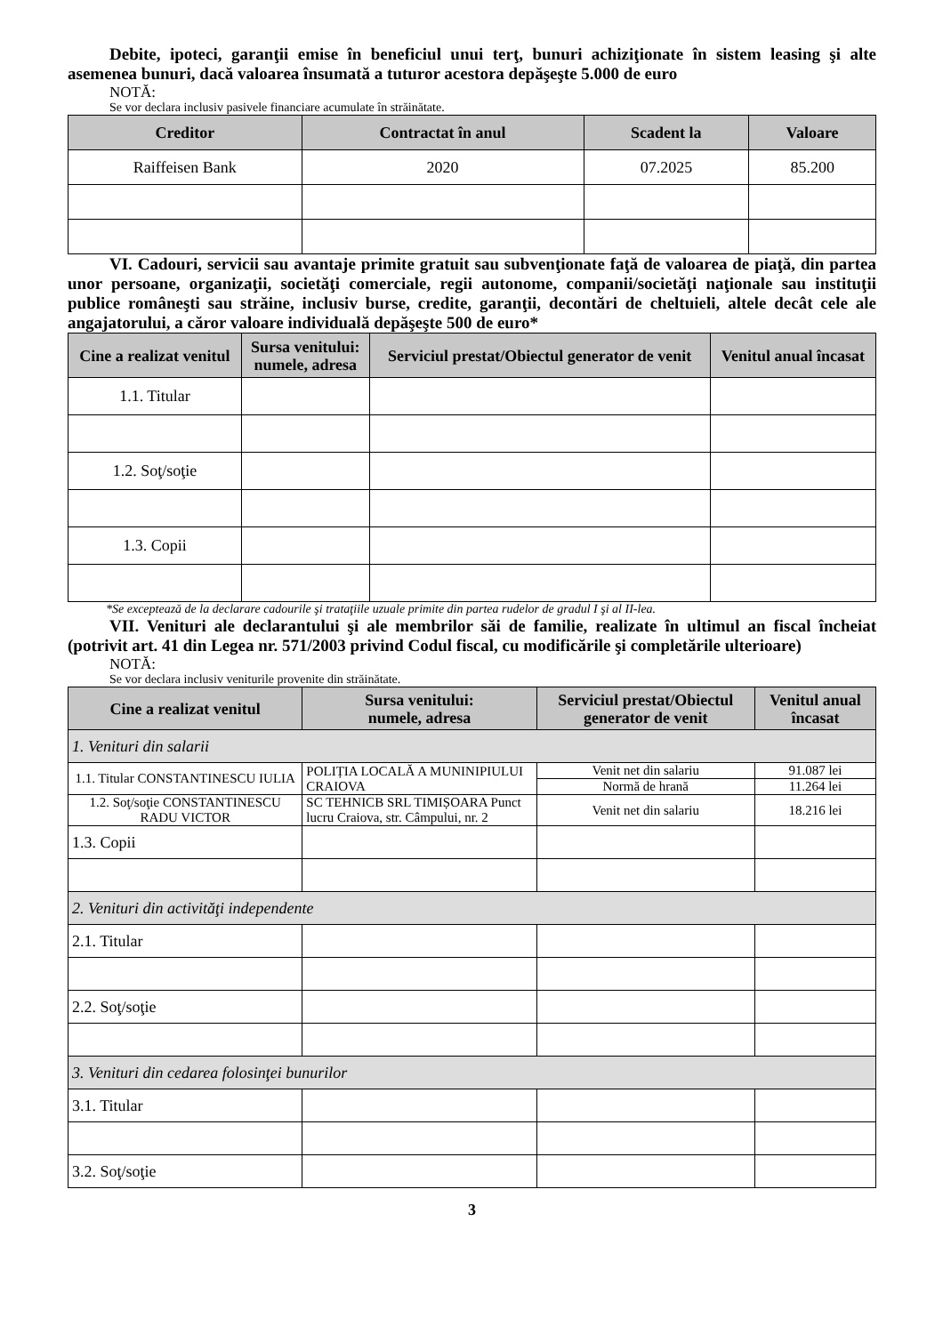Debite, ipoteci, garanţii emise în beneficiul unui terţ, bunuri achiziţionate în sistem leasing şi alte asemenea bunuri, dacă valoarea însumată a tuturor acestora depăşeşte 5.000 de euro
NOTĂ:
Se vor declara inclusiv pasivele financiare acumulate în străinătate.
| Creditor | Contractat în anul | Scadent la | Valoare |
| --- | --- | --- | --- |
| Raiffeisen Bank | 2020 | 07.2025 | 85.200 |
VI. Cadouri, servicii sau avantaje primite gratuit sau subvenţionate faţă de valoarea de piaţă, din partea unor persoane, organizaţii, societăţi comerciale, regii autonome, companii/societăţi naţionale sau instituţii publice româneşti sau străine, inclusiv burse, credite, garanţii, decontări de cheltuieli, altele decât cele ale angajatorului, a căror valoare individuală depăşeşte 500 de euro*
| Cine a realizat venitul | Sursa venitului: numele, adresa | Serviciul prestat/Obiectul generator de venit | Venitul anual încasat |
| --- | --- | --- | --- |
| 1.1. Titular | | | |
| 1.2. Soţ/soţie | | | |
| 1.3. Copii | | | |
*Se exceptează de la declarare cadourile şi trataţiile uzuale primite din partea rudelor de gradul I şi al II-lea.
VII. Venituri ale declarantului şi ale membrilor săi de familie, realizate în ultimul an fiscal încheiat (potrivit art. 41 din Legea nr. 571/2003 privind Codul fiscal, cu modificările şi completările ulterioare)
NOTĂ:
Se vor declara inclusiv veniturile provenite din străinătate.
| Cine a realizat venitul | Sursa venitului: numele, adresa | Serviciul prestat/Obiectul generator de venit | Venitul anual încasat |
| --- | --- | --- | --- |
| 1. Venituri din salarii | | | |
| 1.1. Titular CONSTANTINESCU IULIA | POLIȚIA LOCALĂ A MUNINIPIULUI CRAIOVA | Venit net din salariu | 91.087 lei |
| | | Normă de hrană | 11.264 lei |
| 1.2. Soţ/soţie CONSTANTINESCU RADU VICTOR | SC TEHNICB SRL TIMIȘOARA Punct lucru Craiova, str. Câmpului, nr. 2 | Venit net din salariu | 18.216 lei |
| 1.3. Copii | | | |
| 2. Venituri din activităţi independente | | | |
| 2.1. Titular | | | |
| 2.2. Soţ/soţie | | | |
| 3. Venituri din cedarea folosinţei bunurilor | | | |
| 3.1. Titular | | | |
| 3.2. Soţ/soţie | | | |
3